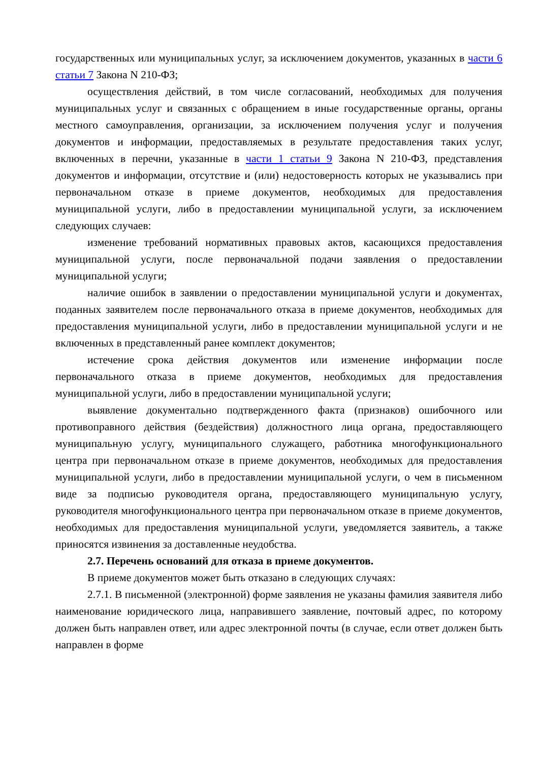государственных или муниципальных услуг, за исключением документов, указанных в части 6 статьи 7 Закона N 210-ФЗ;
осуществления действий, в том числе согласований, необходимых для получения муниципальных услуг и связанных с обращением в иные государственные органы, органы местного самоуправления, организации, за исключением получения услуг и получения документов и информации, предоставляемых в результате предоставления таких услуг, включенных в перечни, указанные в части 1 статьи 9 Закона N 210-ФЗ, представления документов и информации, отсутствие и (или) недостоверность которых не указывались при первоначальном отказе в приеме документов, необходимых для предоставления муниципальной услуги, либо в предоставлении муниципальной услуги, за исключением следующих случаев:
изменение требований нормативных правовых актов, касающихся предоставления муниципальной услуги, после первоначальной подачи заявления о предоставлении муниципальной услуги;
наличие ошибок в заявлении о предоставлении муниципальной услуги и документах, поданных заявителем после первоначального отказа в приеме документов, необходимых для предоставления муниципальной услуги, либо в предоставлении муниципальной услуги и не включенных в представленный ранее комплект документов;
истечение срока действия документов или изменение информации после первоначального отказа в приеме документов, необходимых для предоставления муниципальной услуги, либо в предоставлении муниципальной услуги;
выявление документально подтвержденного факта (признаков) ошибочного или противоправного действия (бездействия) должностного лица органа, предоставляющего муниципальную услугу, муниципального служащего, работника многофункционального центра при первоначальном отказе в приеме документов, необходимых для предоставления муниципальной услуги, либо в предоставлении муниципальной услуги, о чем в письменном виде за подписью руководителя органа, предоставляющего муниципальную услугу, руководителя многофункционального центра при первоначальном отказе в приеме документов, необходимых для предоставления муниципальной услуги, уведомляется заявитель, а также приносятся извинения за доставленные неудобства.
2.7. Перечень оснований для отказа в приеме документов.
В приеме документов может быть отказано в следующих случаях:
2.7.1. В письменной (электронной) форме заявления не указаны фамилия заявителя либо наименование юридического лица, направившего заявление, почтовый адрес, по которому должен быть направлен ответ, или адрес электронной почты (в случае, если ответ должен быть направлен в форме